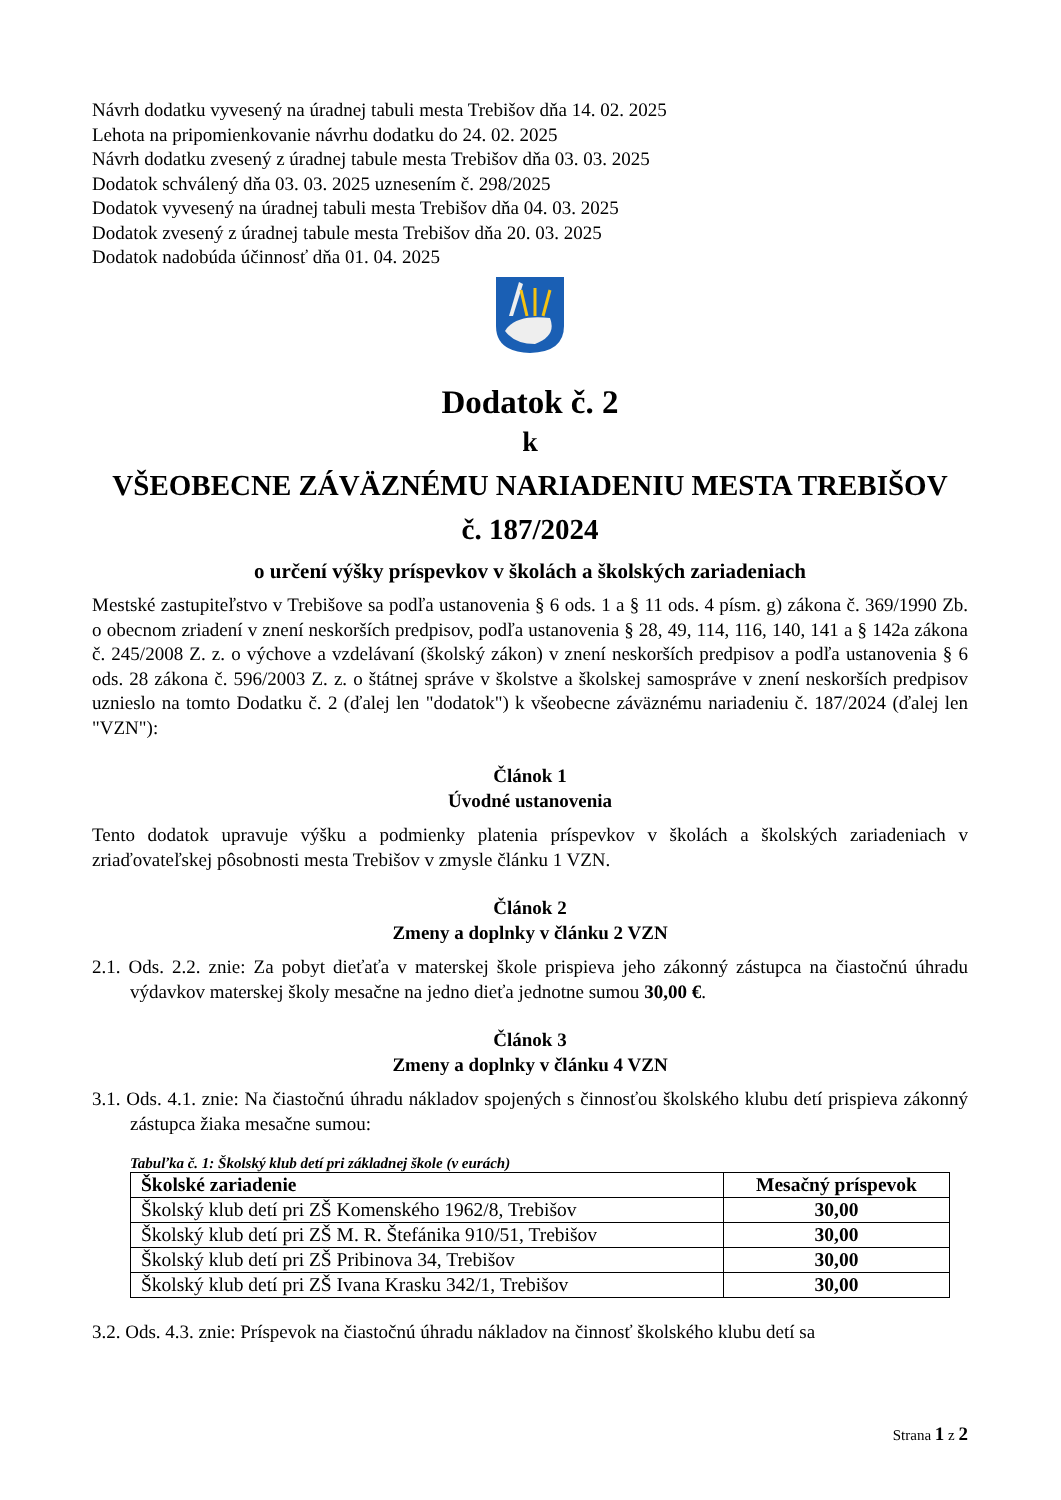Návrh dodatku vyvesený na úradnej tabuli mesta Trebišov dňa 14. 02. 2025
Lehota na pripomienkovanie návrhu dodatku do 24. 02. 2025
Návrh dodatku zvesený z úradnej tabule mesta Trebišov dňa 03. 03. 2025
Dodatok schválený dňa 03. 03. 2025 uznesením č. 298/2025
Dodatok vyvesený na úradnej tabuli mesta Trebišov dňa 04. 03. 2025
Dodatok zvesený z úradnej tabule mesta Trebišov dňa 20. 03. 2025
Dodatok nadobúda účinnosť dňa 01. 04. 2025
Dodatok č. 2
k
VŠEOBECNE ZÁVÄZNÉMU NARIADENIU MESTA TREBIŠOV
č. 187/2024
o určení výšky príspevkov v školách a školských zariadeniach
Mestské zastupiteľstvo v Trebišove sa podľa ustanovenia § 6 ods. 1 a § 11 ods. 4 písm. g) zákona č. 369/1990 Zb. o obecnom zriadení v znení neskorších predpisov, podľa ustanovenia § 28, 49, 114, 116, 140, 141 a § 142a zákona č. 245/2008 Z. z. o výchove a vzdelávaní (školský zákon) v znení neskorších predpisov a podľa ustanovenia § 6 ods. 28 zákona č. 596/2003 Z. z. o štátnej správe v školstve a školskej samospráve v znení neskorších predpisov uznieslo na tomto Dodatku č. 2 (ďalej len "dodatok") k všeobecne záväznému nariadeniu č. 187/2024 (ďalej len "VZN"):
Článok 1
Úvodné ustanovenia
Tento dodatok upravuje výšku a podmienky platenia príspevkov v školách a školských zariadeniach v zriaďovateľskej pôsobnosti mesta Trebišov v zmysle článku 1 VZN.
Článok 2
Zmeny a doplnky v článku 2 VZN
2.1. Ods. 2.2. znie: Za pobyt dieťaťa v materskej škole prispieva jeho zákonný zástupca na čiastočnú úhradu výdavkov materskej školy mesačne na jedno dieťa jednotne sumou 30,00 €.
Článok 3
Zmeny a doplnky v článku 4 VZN
3.1. Ods. 4.1. znie: Na čiastočnú úhradu nákladov spojených s činnosťou školského klubu detí prispieva zákonný zástupca žiaka mesačne sumou:
Tabuľka č. 1: Školský klub detí pri základnej škole (v eurách)
| Školské zariadenie | Mesačný príspevok |
| --- | --- |
| Školský klub detí pri ZŠ Komenského 1962/8, Trebišov | 30,00 |
| Školský klub detí pri ZŠ M. R. Štefánika 910/51, Trebišov | 30,00 |
| Školský klub detí pri ZŠ Pribinova 34, Trebišov | 30,00 |
| Školský klub detí pri ZŠ Ivana Krasku 342/1, Trebišov | 30,00 |
3.2. Ods. 4.3. znie: Príspevok na čiastočnú úhradu nákladov na činnosť školského klubu detí sa
Strana 1 z 2